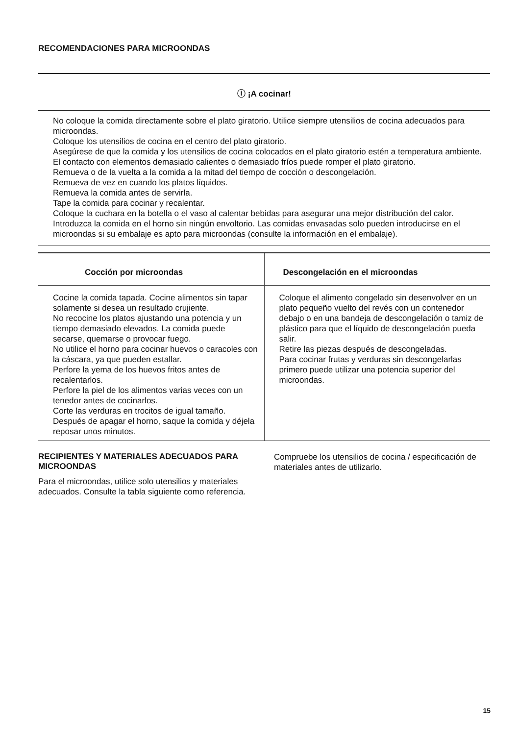RECOMENDACIONES PARA MICROONDAS
ⓘ ¡A cocinar!
No coloque la comida directamente sobre el plato giratorio. Utilice siempre utensilios de cocina adecuados para microondas.
Coloque los utensilios de cocina en el centro del plato giratorio.
Asegúrese de que la comida y los utensilios de cocina colocados en el plato giratorio estén a temperatura ambiente. El contacto con elementos demasiado calientes o demasiado fríos puede romper el plato giratorio.
Remueva o de la vuelta a la comida a la mitad del tiempo de cocción o descongelación.
Remueva de vez en cuando los platos líquidos.
Remueva la comida antes de servirla.
Tape la comida para cocinar y recalentar.
Coloque la cuchara en la botella o el vaso al calentar bebidas para asegurar una mejor distribución del calor.
Introduzca la comida en el horno sin ningún envoltorio. Las comidas envasadas solo pueden introducirse en el microondas si su embalaje es apto para microondas (consulte la información en el embalaje).
| Cocción por microondas | Descongelación en el microondas |
| --- | --- |
| Cocine la comida tapada. Cocine alimentos sin tapar solamente si desea un resultado crujiente. No recocine los platos ajustando una potencia y un tiempo demasiado elevados. La comida puede secarse, quemarse o provocar fuego. No utilice el horno para cocinar huevos o caracoles con la cáscara, ya que pueden estallar. Perfore la yema de los huevos fritos antes de recalentarlos. Perfore la piel de los alimentos varias veces con un tenedor antes de cocinarlos. Corte las verduras en trocitos de igual tamaño. Después de apagar el horno, saque la comida y déjela reposar unos minutos. | Coloque el alimento congelado sin desenvolver en un plato pequeño vuelto del revés con un contenedor debajo o en una bandeja de descongelación o tamiz de plástico para que el líquido de descongelación pueda salir. Retire las piezas después de descongeladas. Para cocinar frutas y verduras sin descongelarlas primero puede utilizar una potencia superior del microondas. |
RECIPIENTES Y MATERIALES ADECUADOS PARA MICROONDAS
Para el microondas, utilice solo utensilios y materiales adecuados. Consulte la tabla siguiente como referencia.
Compruebe los utensilios de cocina / especificación de materiales antes de utilizarlo.
15